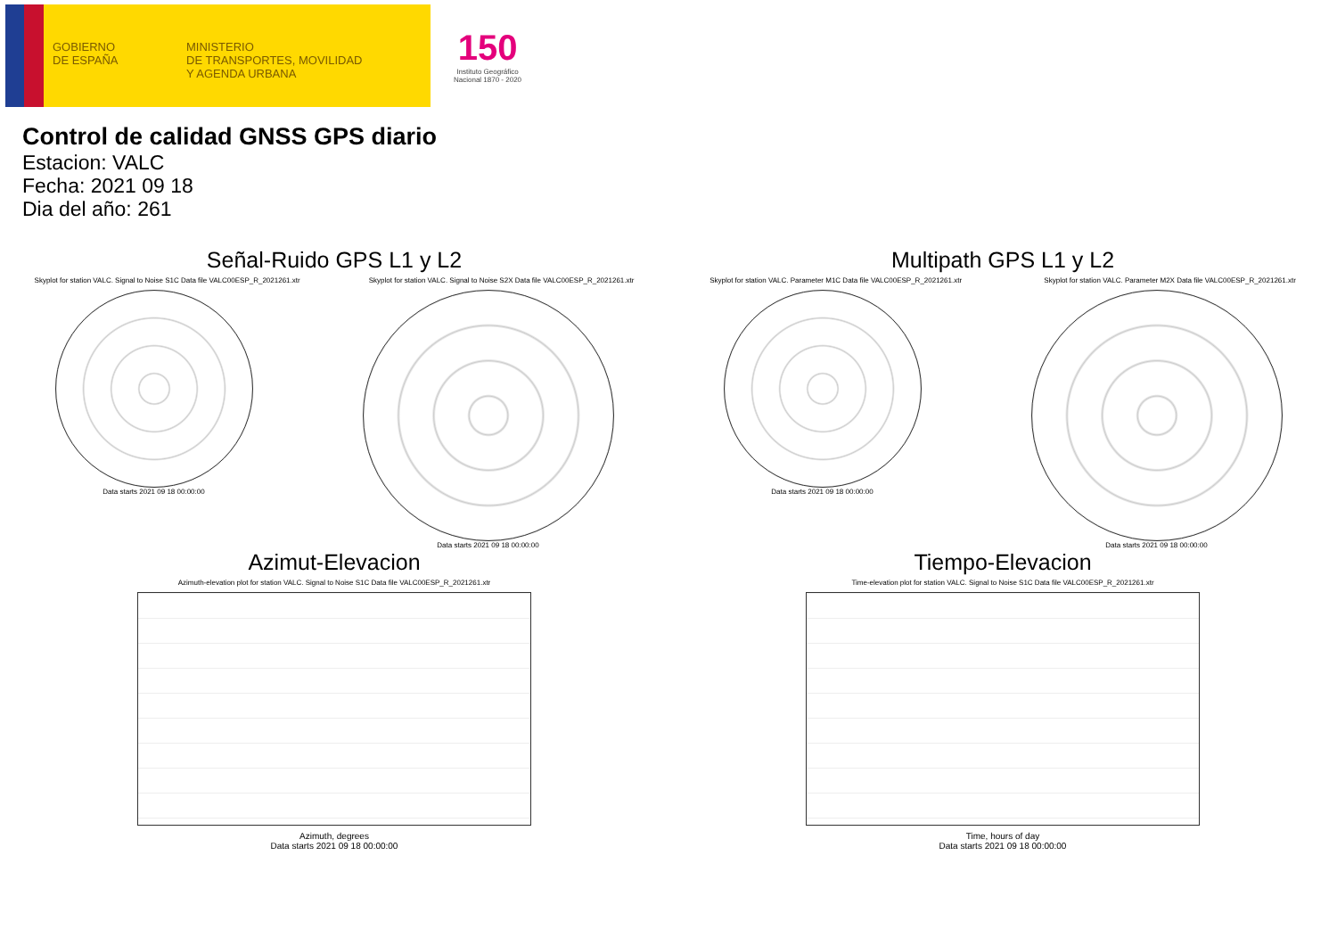GOBIERNO
DE ESPAÑA
MINISTERIO
DE TRANSPORTES, MOVILIDAD
Y AGENDA URBANA
150
Instituto Geográfico
Nacional 1870 - 2020
Control de calidad GNSS GPS diario
Estacion: VALC
Fecha: 2021 09 18
Dia del año: 261
Señal-Ruido GPS L1 y L2
Skyplot for station VALC. Signal to Noise S1C Data file VALC00ESP_R_2021261.xtr Skyplot for station VALC. Signal to Noise S2X Data file VALC00ESP_R_2021261.xtr
Data starts 2021 09 18 00:00:00
Data starts 2021 09 18 00:00:00
Multipath GPS L1 y L2
Skyplot for station VALC. Parameter M1C Data file VALC00ESP_R_2021261.xtr Skyplot for station VALC. Parameter M2X Data file VALC00ESP_R_2021261.xtr
Data starts 2021 09 18 00:00:00
Data starts 2021 09 18 00:00:00
Azimut-Elevacion
Azimuth-elevation plot for station VALC. Signal to Noise S1C Data file VALC00ESP_R_2021261.xtr
Azimuth, degrees
Data starts 2021 09 18 00:00:00
Tiempo-Elevacion
Time-elevation plot for station VALC. Signal to Noise S1C Data file VALC00ESP_R_2021261.xtr
Time, hours of day
Data starts 2021 09 18 00:00:00